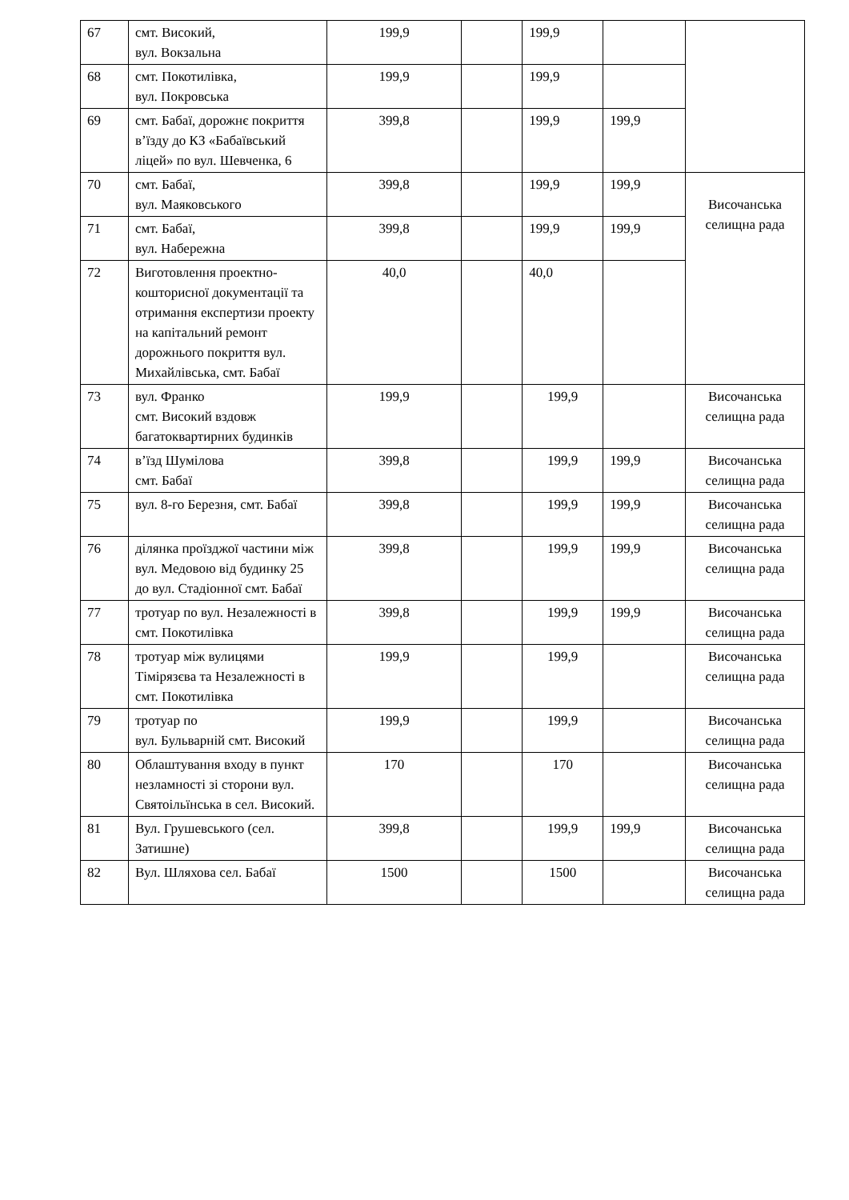| 67 | смт. Високий, вул. Вокзальна | 199,9 | | 199,9 | | |
| 68 | смт. Покотилівка, вул. Покровська | 199,9 | | 199,9 | | |
| 69 | смт. Бабаї, дорожнє покриття в’їзду до КЗ «Бабаївський ліцей» по вул. Шевченка, 6 | 399,8 | | 199,9 | 199,9 | |
| 70 | смт. Бабаї, вул. Маяковського | 399,8 | | 199,9 | 199,9 | Височанська селищна рада |
| 71 | смт. Бабаї, вул. Набережна | 399,8 | | 199,9 | 199,9 | |
| 72 | Виготовлення проектно-кошторисної документації та отримання експертизи проекту на капітальний ремонт дорожнього покриття вул. Михайлівська, смт. Бабаї | 40,0 | | 40,0 | | |
| 73 | вул. Франко смт. Високий вздовж багатоквартирних будинків | 199,9 | | 199,9 | | Височанська селищна рада |
| 74 | в’їзд Шумілова смт. Бабаї | 399,8 | | 199,9 | 199,9 | Височанська селищна рада |
| 75 | вул. 8-го Березня, смт. Бабаї | 399,8 | | 199,9 | 199,9 | Височанська селищна рада |
| 76 | ділянка проїзджої частини між вул. Медовою від будинку 25 до вул. Стадіонної смт. Бабаї | 399,8 | | 199,9 | 199,9 | Височанська селищна рада |
| 77 | тротуар по вул. Незалежності в смт. Покотилівка | 399,8 | | 199,9 | 199,9 | Височанська селищна рада |
| 78 | тротуар між вулицями Тімірязєва та Незалежності в смт. Покотилівка | 199,9 | | 199,9 | | Височанська селищна рада |
| 79 | тротуар по вул. Бульварній смт. Високий | 199,9 | | 199,9 | | Височанська селищна рада |
| 80 | Облаштування входу в пункт незламності зі сторони вул. Святоільїнська в сел. Високий. | 170 | | 170 | | Височанська селищна рада |
| 81 | Вул. Грушевського (сел. Затишне) | 399,8 | | 199,9 | 199,9 | Височанська селищна рада |
| 82 | Вул. Шляхова сел. Бабаї | 1500 | | 1500 | | Височанська селищна рада |